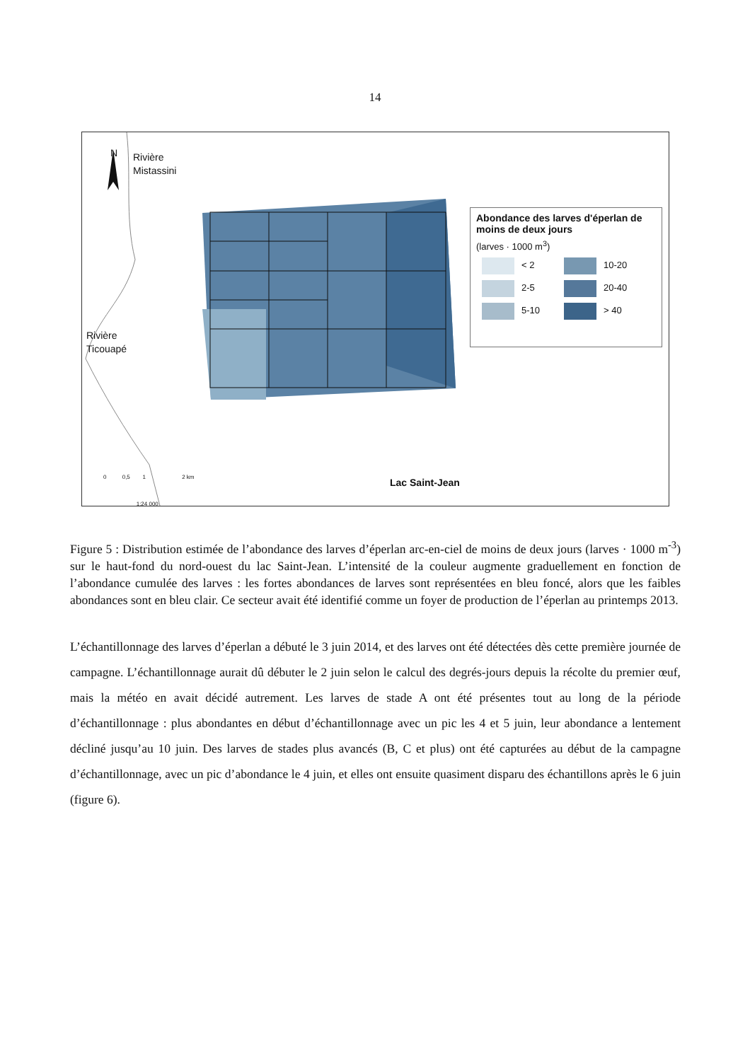14
N
Rivière
Mistassini
Rivière
Ticouapé
0 0,5 1 2 km
1:24 000
Lac Saint-Jean
Abondance des larves d'éperlan de moins de deux jours
(larves · 1000 m<sup>3</sup>)
< 2
2-5
5-10
10-20
20-40
> 40
Figure 5 : Distribution estimée de l’abondance des larves d’éperlan arc-en-ciel de moins de deux jours (larves · 1000 m<sup>-3</sup>) sur le haut-fond du nord-ouest du lac Saint-Jean. L’intensité de la couleur augmente graduellement en fonction de l’abondance cumulée des larves : les fortes abondances de larves sont représentées en bleu foncé, alors que les faibles abondances sont en bleu clair. Ce secteur avait été identifié comme un foyer de production de l’éperlan au printemps 2013.
L’échantillonnage des larves d’éperlan a débuté le 3 juin 2014, et des larves ont été détectées dès cette première journée de campagne. L’échantillonnage aurait dû débuter le 2 juin selon le calcul des degrés-jours depuis la récolte du premier œuf, mais la météo en avait décidé autrement. Les larves de stade A ont été présentes tout au long de la période d’échantillonnage : plus abondantes en début d’échantillonnage avec un pic les 4 et 5 juin, leur abondance a lentement décliné jusqu’au 10 juin. Des larves de stades plus avancés (B, C et plus) ont été capturées au début de la campagne d’échantillonnage, avec un pic d’abondance le 4 juin, et elles ont ensuite quasiment disparu des échantillons après le 6 juin (figure 6).